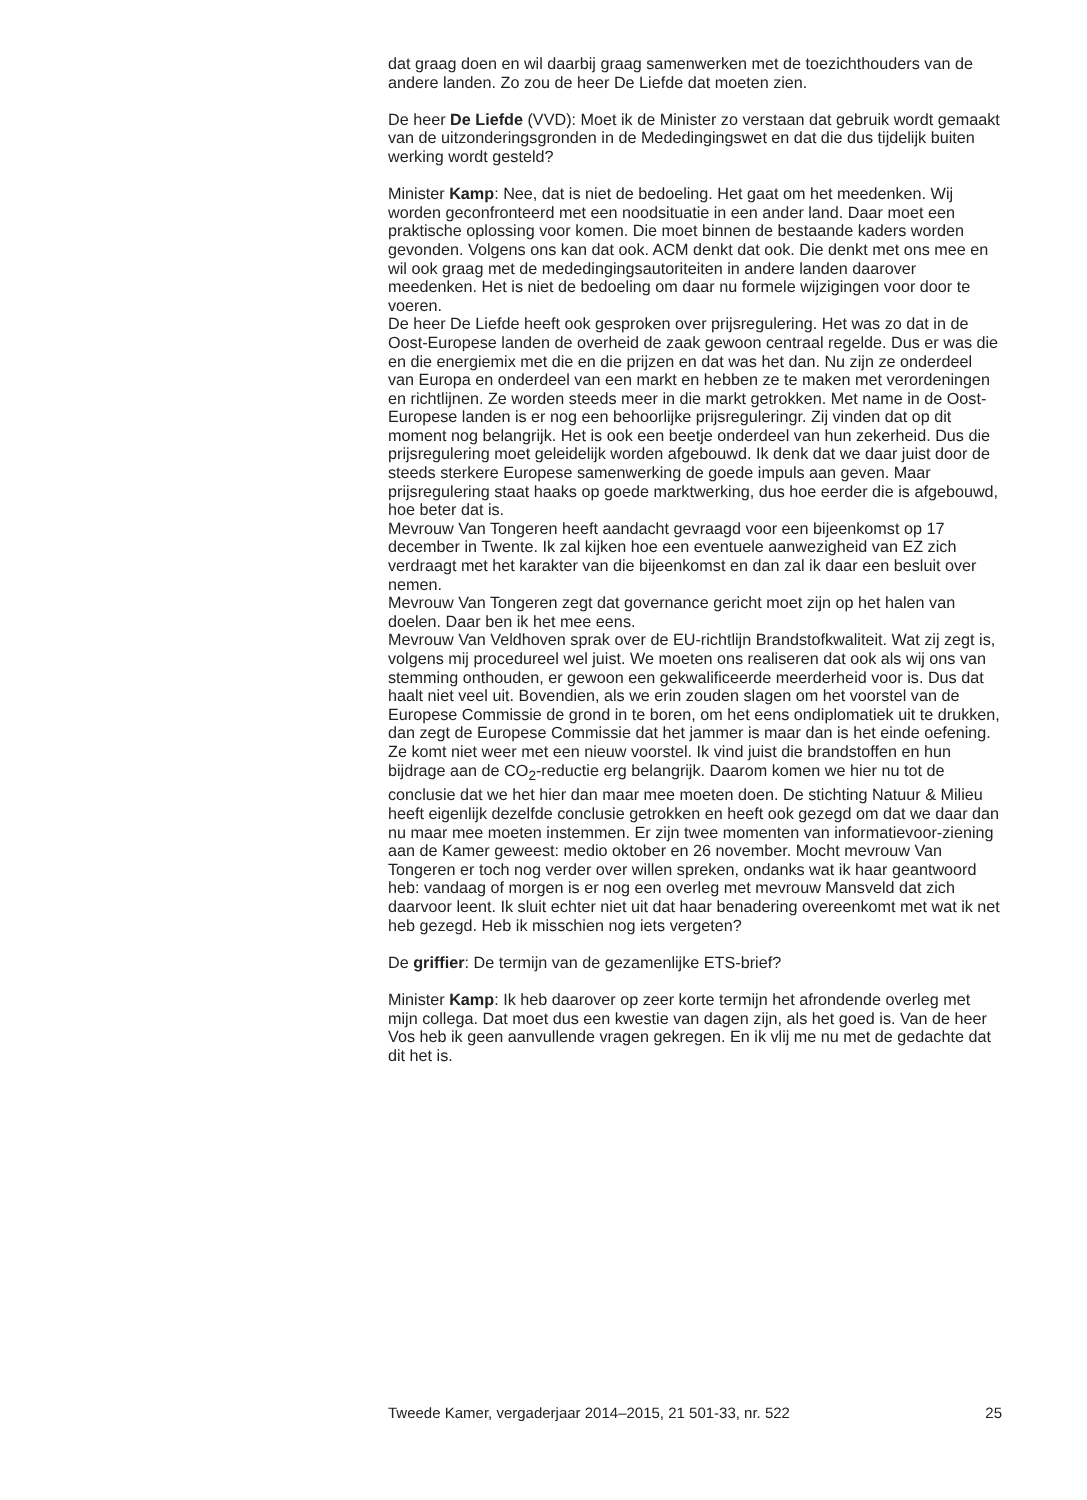dat graag doen en wil daarbij graag samenwerken met de toezichthouders van de andere landen. Zo zou de heer De Liefde dat moeten zien.
De heer De Liefde (VVD): Moet ik de Minister zo verstaan dat gebruik wordt gemaakt van de uitzonderingsgronden in de Mededingingswet en dat die dus tijdelijk buiten werking wordt gesteld?
Minister Kamp: Nee, dat is niet de bedoeling. Het gaat om het meedenken. Wij worden geconfronteerd met een noodsituatie in een ander land. Daar moet een praktische oplossing voor komen. Die moet binnen de bestaande kaders worden gevonden. Volgens ons kan dat ook. ACM denkt dat ook. Die denkt met ons mee en wil ook graag met de mededingingsautoriteiten in andere landen daarover meedenken. Het is niet de bedoeling om daar nu formele wijzigingen voor door te voeren.
De heer De Liefde heeft ook gesproken over prijsregulering. Het was zo dat in de Oost-Europese landen de overheid de zaak gewoon centraal regelde. Dus er was die en die energiemix met die en die prijzen en dat was het dan. Nu zijn ze onderdeel van Europa en onderdeel van een markt en hebben ze te maken met verordeningen en richtlijnen. Ze worden steeds meer in die markt getrokken. Met name in de Oost-Europese landen is er nog een behoorlijke prijsreguleringr. Zij vinden dat op dit moment nog belangrijk. Het is ook een beetje onderdeel van hun zekerheid. Dus die prijsregulering moet geleidelijk worden afgebouwd. Ik denk dat we daar juist door de steeds sterkere Europese samenwerking de goede impuls aan geven. Maar prijsregulering staat haaks op goede marktwerking, dus hoe eerder die is afgebouwd, hoe beter dat is.
Mevrouw Van Tongeren heeft aandacht gevraagd voor een bijeenkomst op 17 december in Twente. Ik zal kijken hoe een eventuele aanwezigheid van EZ zich verdraagt met het karakter van die bijeenkomst en dan zal ik daar een besluit over nemen.
Mevrouw Van Tongeren zegt dat governance gericht moet zijn op het halen van doelen. Daar ben ik het mee eens.
Mevrouw Van Veldhoven sprak over de EU-richtlijn Brandstofkwaliteit. Wat zij zegt is, volgens mij procedureel wel juist. We moeten ons realiseren dat ook als wij ons van stemming onthouden, er gewoon een gekwalificeerde meerderheid voor is. Dus dat haalt niet veel uit. Bovendien, als we erin zouden slagen om het voorstel van de Europese Commissie de grond in te boren, om het eens ondiplomatiek uit te drukken, dan zegt de Europese Commissie dat het jammer is maar dan is het einde oefening. Ze komt niet weer met een nieuw voorstel. Ik vind juist die brandstoffen en hun bijdrage aan de CO<sub>2</sub>-reductie erg belangrijk. Daarom komen we hier nu tot de conclusie dat we het hier dan maar mee moeten doen. De stichting Natuur & Milieu heeft eigenlijk dezelfde conclusie getrokken en heeft ook gezegd om dat we daar dan nu maar mee moeten instemmen. Er zijn twee momenten van informatievoor-ziening aan de Kamer geweest: medio oktober en 26 november. Mocht mevrouw Van Tongeren er toch nog verder over willen spreken, ondanks wat ik haar geantwoord heb: vandaag of morgen is er nog een overleg met mevrouw Mansveld dat zich daarvoor leent. Ik sluit echter niet uit dat haar benadering overeenkomt met wat ik net heb gezegd. Heb ik misschien nog iets vergeten?
De griffier: De termijn van de gezamenlijke ETS-brief?
Minister Kamp: Ik heb daarover op zeer korte termijn het afrondende overleg met mijn collega. Dat moet dus een kwestie van dagen zijn, als het goed is. Van de heer Vos heb ik geen aanvullende vragen gekregen. En ik vlij me nu met de gedachte dat dit het is.
Tweede Kamer, vergaderjaar 2014–2015, 21 501-33, nr. 522 25